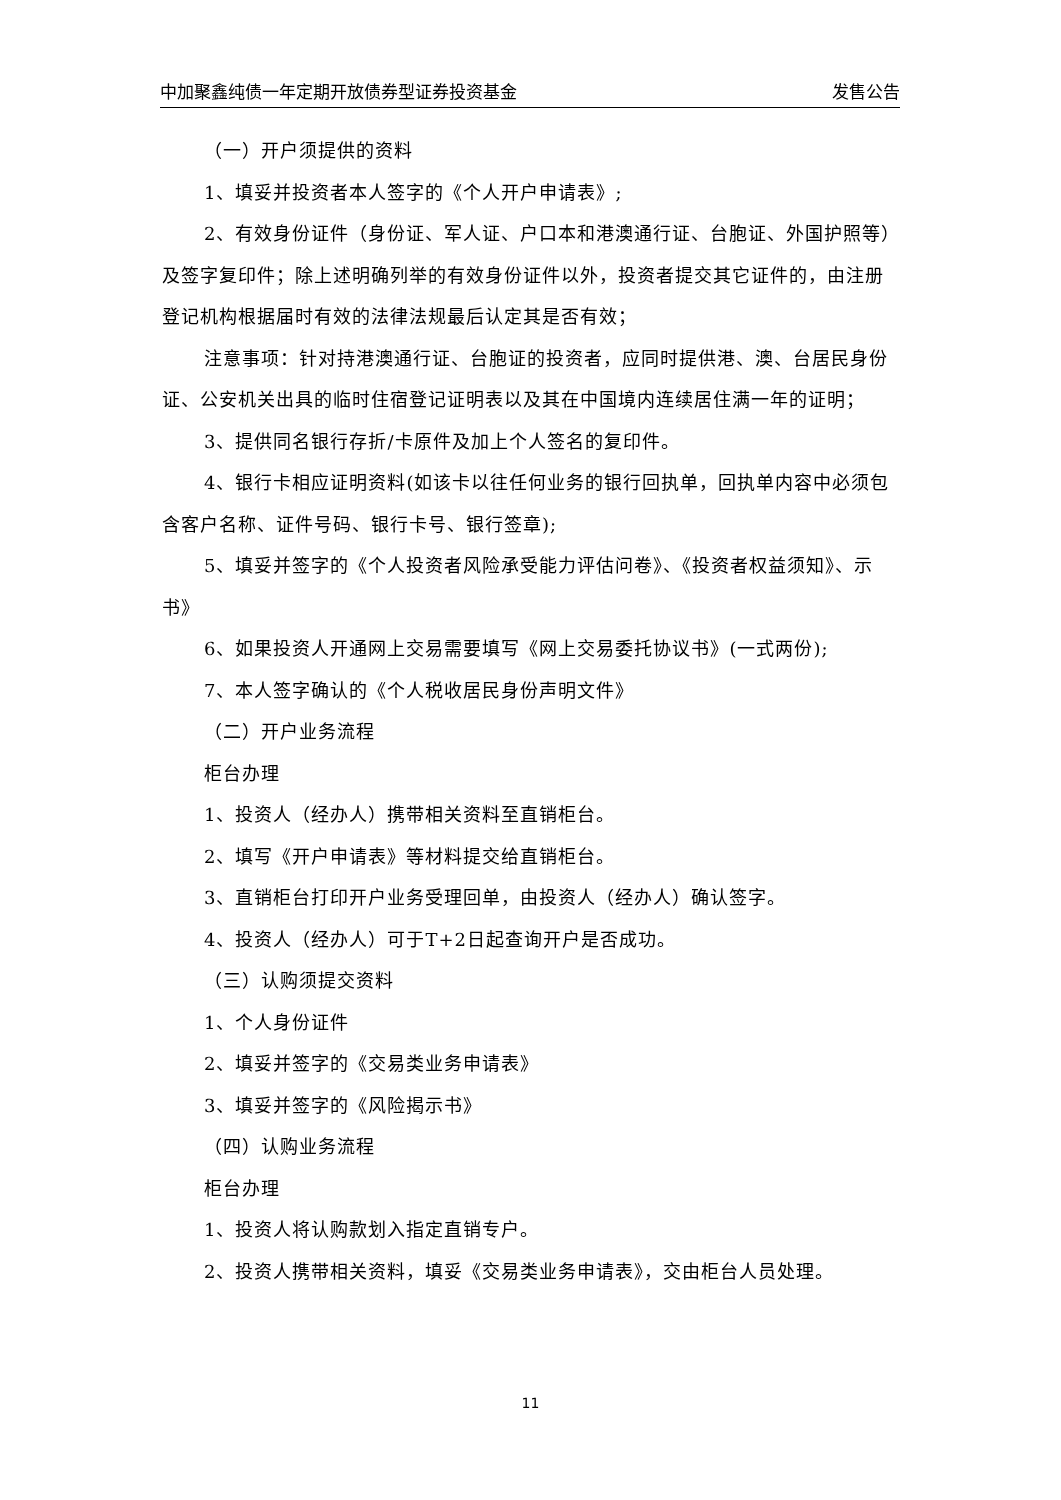中加聚鑫纯债一年定期开放债券型证券投资基金 发售公告
（一）开户须提供的资料
1、填妥并投资者本人签字的《个人开户申请表》;
2、有效身份证件（身份证、军人证、户口本和港澳通行证、台胞证、外国护照等）及签字复印件；除上述明确列举的有效身份证件以外，投资者提交其它证件的，由注册登记机构根据届时有效的法律法规最后认定其是否有效；
注意事项：针对持港澳通行证、台胞证的投资者，应同时提供港、澳、台居民身份证、公安机关出具的临时住宿登记证明表以及其在中国境内连续居住满一年的证明；
3、提供同名银行存折/卡原件及加上个人签名的复印件。
4、银行卡相应证明资料(如该卡以往任何业务的银行回执单，回执单内容中必须包含客户名称、证件号码、银行卡号、银行签章);
5、填妥并签字的《个人投资者风险承受能力评估问卷》、《投资者权益须知》、示书》
6、如果投资人开通网上交易需要填写《网上交易委托协议书》(一式两份);
7、本人签字确认的《个人税收居民身份声明文件》
（二）开户业务流程
柜台办理
1、投资人（经办人）携带相关资料至直销柜台。
2、填写《开户申请表》等材料提交给直销柜台。
3、直销柜台打印开户业务受理回单，由投资人（经办人）确认签字。
4、投资人（经办人）可于T+2日起查询开户是否成功。
（三）认购须提交资料
1、个人身份证件
2、填妥并签字的《交易类业务申请表》
3、填妥并签字的《风险揭示书》
（四）认购业务流程
柜台办理
1、投资人将认购款划入指定直销专户。
2、投资人携带相关资料，填妥《交易类业务申请表》，交由柜台人员处理。
11